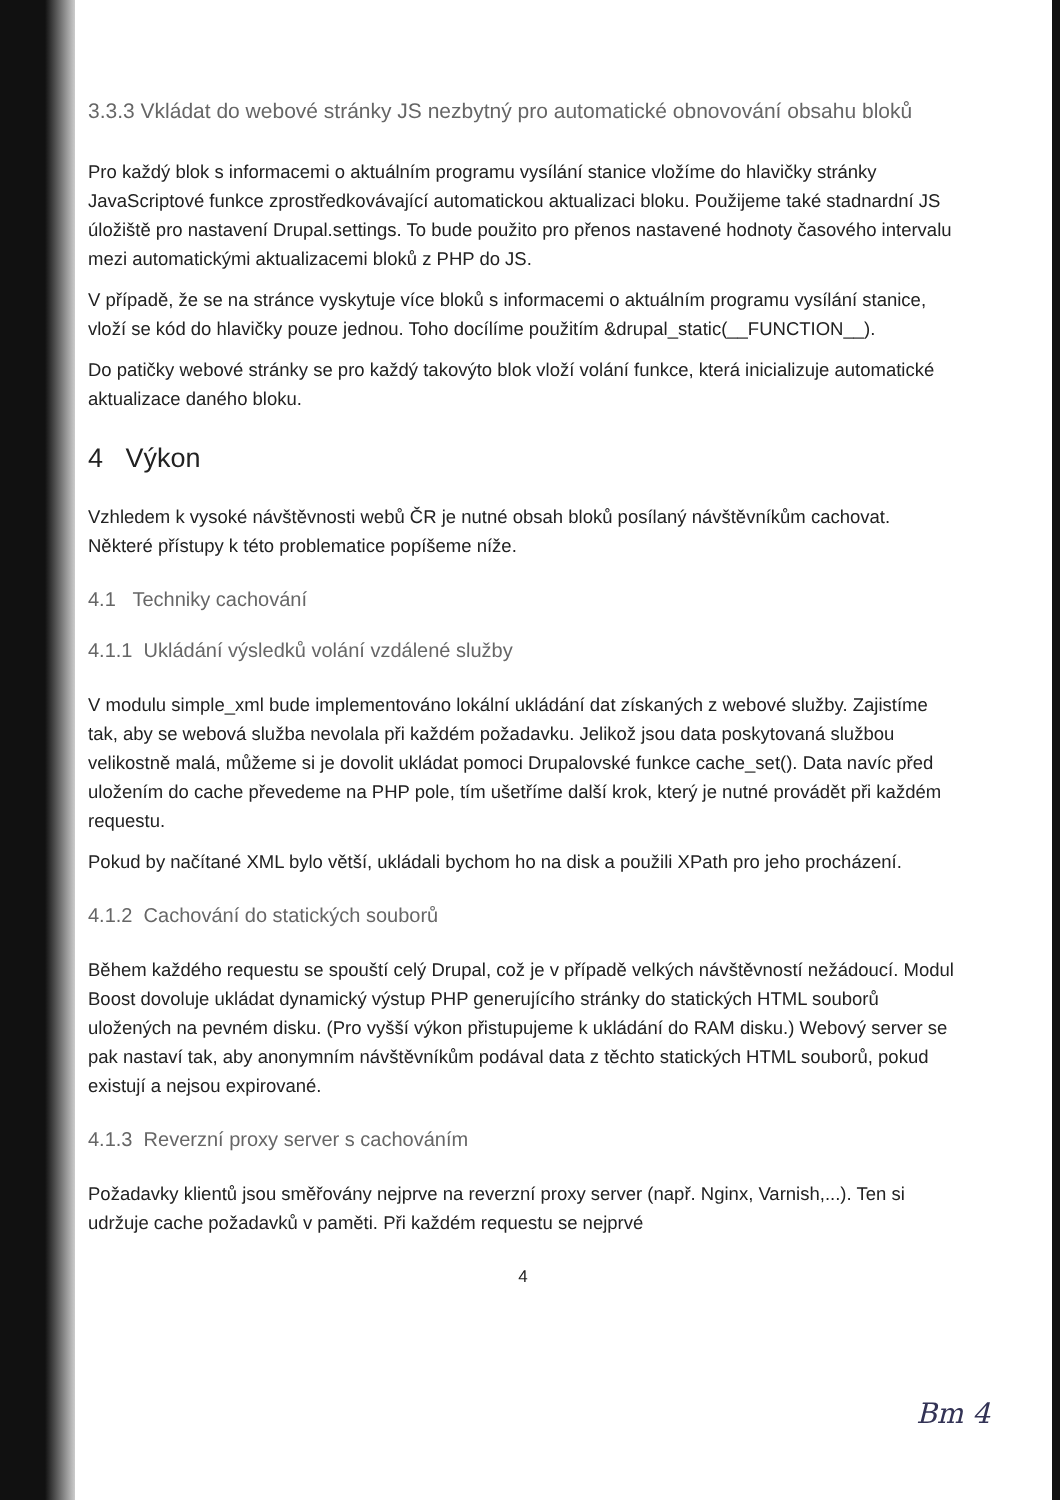3.3.3 Vkládat do webové stránky JS nezbytný pro automatické obnovování obsahu bloků
Pro každý blok s informacemi o aktuálním programu vysílání stanice vložíme do hlavičky stránky JavaScriptové funkce zprostředkovávající automatickou aktualizaci bloku. Použijeme také stadnardní JS úložiště pro nastavení Drupal.settings. To bude použito pro přenos nastavené hodnoty časového intervalu mezi automatickými aktualizacemi bloků z PHP do JS.
V případě, že se na stránce vyskytuje více bloků s informacemi o aktuálním programu vysílání stanice, vloží se kód do hlavičky pouze jednou. Toho docílíme použitím &drupal_static(__FUNCTION__).
Do patičky webové stránky se pro každý takovýto blok vloží volání funkce, která inicializuje automatické aktualizace daného bloku.
4 Výkon
Vzhledem k vysoké návštěvnosti webů ČR je nutné obsah bloků posílaný návštěvníkům cachovat. Některé přístupy k této problematice popíšeme níže.
4.1 Techniky cachování
4.1.1 Ukládání výsledků volání vzdálené služby
V modulu simple_xml bude implementováno lokální ukládání dat získaných z webové služby. Zajistíme tak, aby se webová služba nevolala při každém požadavku. Jelikož jsou data poskytovaná službou velikostně malá, můžeme si je dovolit ukládat pomoci Drupalovské funkce cache_set(). Data navíc před uložením do cache převedeme na PHP pole, tím ušetříme další krok, který je nutné provádět při každém requestu.
Pokud by načítané XML bylo větší, ukládali bychom ho na disk a použili XPath pro jeho procházení.
4.1.2 Cachování do statických souborů
Během každého requestu se spouští celý Drupal, což je v případě velkých návštěvností nežádoucí. Modul Boost dovoluje ukládat dynamický výstup PHP generujícího stránky do statických HTML souborů uložených na pevném disku. (Pro vyšší výkon přistupujeme k ukládání do RAM disku.) Webový server se pak nastaví tak, aby anonymním návštěvníkům podával data z těchto statických HTML souborů, pokud existují a nejsou expirované.
4.1.3 Reverzní proxy server s cachováním
Požadavky klientů jsou směřovány nejprve na reverzní proxy server (např. Nginx, Varnish,...). Ten si udržuje cache požadavků v paměti. Při každém requestu se nejprvé
4
Bm 4